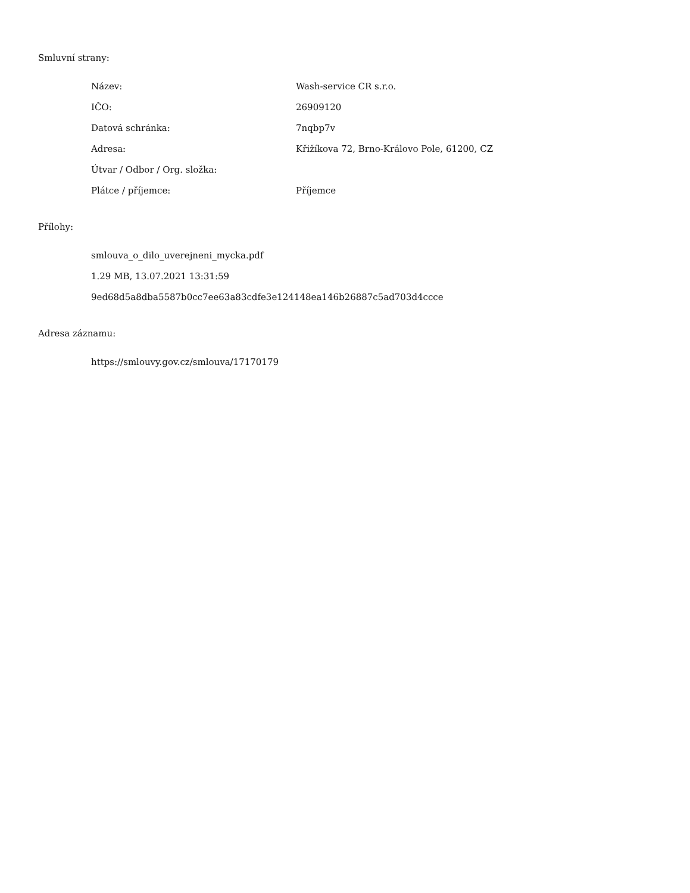Smluvní strany:
| Název: | Wash-service CR s.r.o. |
| IČO: | 26909120 |
| Datová schránka: | 7nqbp7v |
| Adresa: | Křižíkova 72, Brno-Královo Pole, 61200, CZ |
| Útvar / Odbor / Org. složka: | |
| Plátce / příjemce: | Příjemce |
Přílohy:
smlouva_o_dilo_uverejneni_mycka.pdf
1.29 MB, 13.07.2021 13:31:59
9ed68d5a8dba5587b0cc7ee63a83cdfe3e124148ea146b26887c5ad703d4ccce
Adresa záznamu:
https://smlouvy.gov.cz/smlouva/17170179